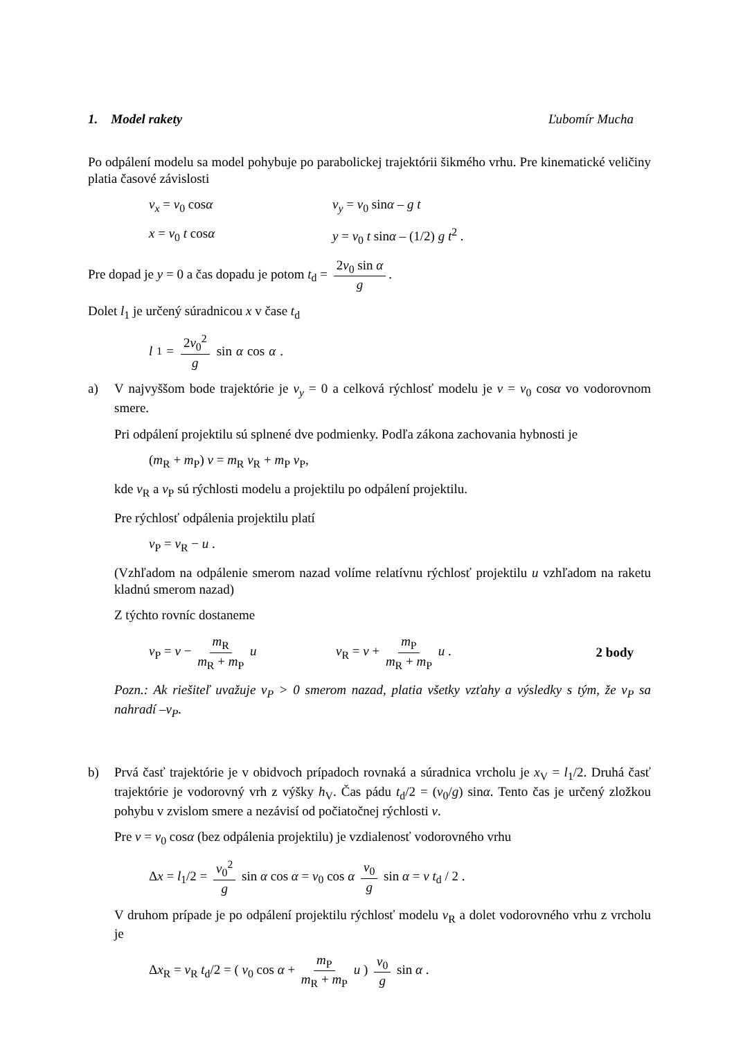1. Model rakety Ľubomír Mucha
Po odpálení modelu sa model pohybuje po parabolickej trajektórii šikmého vrhu. Pre kinematické veličiny platia časové závislosti
v<sub>x</sub> = v<sub>0</sub> cosα v<sub>y</sub> = v<sub>0</sub> sinα – g t
x = v<sub>0</sub> t cosα y = v<sub>0</sub> t sinα – (1/2) g t<sup>2</sup> .
Pre dopad je y = 0 a čas dopadu je potom t<sub>d</sub> = 2v<sub>0</sub> sin α g.
Dolet l<sub>1</sub> je určený súradnicou x v čase t<sub>d</sub>
l<sub>1</sub> = 2v<sub>0</sub><sup>2</sup> g sin α cos α .
a) V najvyššom bode trajektórie je v<sub>y</sub> = 0 a celková rýchlosť modelu je v = v<sub>0</sub> cosα vo vodorovnom smere.
Pri odpálení projektilu sú splnené dve podmienky. Podľa zákona zachovania hybnosti je
(m<sub>R</sub> + m<sub>P</sub>) v = m<sub>R</sub> v<sub>R</sub> + m<sub>P</sub> v<sub>P</sub>,
kde v<sub>R</sub> a v<sub>P</sub> sú rýchlosti modelu a projektilu po odpálení projektilu.
Pre rýchlosť odpálenia projektilu platí
v<sub>P</sub> = v<sub>R</sub> − u .
(Vzhľadom na odpálenie smerom nazad volíme relatívnu rýchlosť projektilu u vzhľadom na raketu kladnú smerom nazad)
Z týchto rovníc dostaneme
v<sub>P</sub> = v − m<sub>R</sub> m<sub>R</sub> + m<sub>P</sub> u v<sub>R</sub> = v + m<sub>P</sub> m<sub>R</sub> + m<sub>P</sub> u . 2 body
Pozn.: Ak riešiteľ uvažuje v<sub>P</sub> > 0 smerom nazad, platia všetky vzťahy a výsledky s tým, že v<sub>P</sub> sa nahradí –v<sub>P</sub>.
b) Prvá časť trajektórie je v obidvoch prípadoch rovnaká a súradnica vrcholu je x<sub>V</sub> = l<sub>1</sub>/2. Druhá časť trajektórie je vodorovný vrh z výšky h<sub>V</sub>. Čas pádu t<sub>d</sub>/2 = (v<sub>0</sub>/g) sinα. Tento čas je určený zložkou pohybu v zvislom smere a nezávisí od počiatočnej rýchlosti v.
Pre v = v<sub>0</sub> cosα (bez odpálenia projektilu) je vzdialenosť vodorovného vrhu
Δx = l<sub>1</sub>/2 = v<sub>0</sub><sup>2</sup> g sin α cos α = v<sub>0</sub> cos α v<sub>0</sub> g sin α = v t<sub>d</sub> / 2 .
V druhom prípade je po odpálení projektilu rýchlosť modelu v<sub>R</sub> a dolet vodorovného vrhu z vrcholu je
Δx<sub>R</sub> = v<sub>R</sub> t<sub>d</sub>/2 = ( v<sub>0</sub> cos α + m<sub>P</sub> m<sub>R</sub> + m<sub>P</sub> u ) v<sub>0</sub> g sin α .